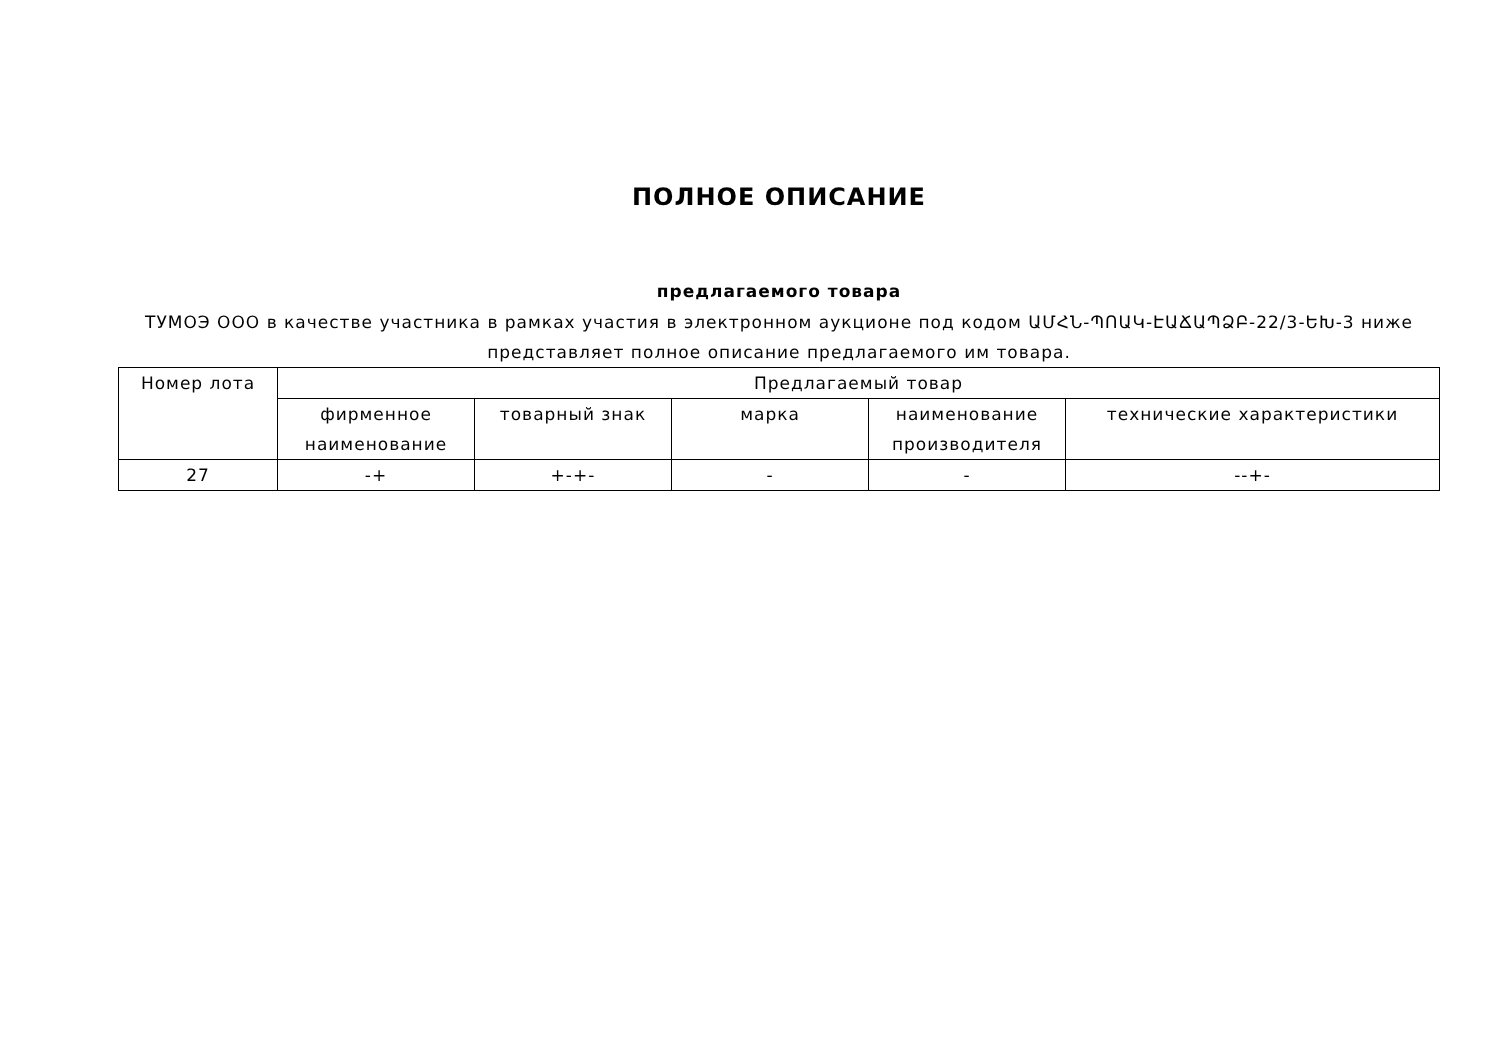ПОЛНОЕ ОПИСАНИЕ
предлагаемого товара
ТУМОЭ ООО в качестве участника в рамках участия в электронном аукционе под кодом ԱՄՀՆ-ՊՈԱԿ-ԷԱՃԱՊՁԲ-22/3-ԵԽ-3 ниже представляет полное описание предлагаемого им товара.
| Номер лота | Предлагаемый товар | | | | |
| --- | --- | --- | --- | --- | --- |
| | фирменное наименование | товарный знак | марка | наименование производителя | технические характеристики |
| 27 | -+ | +-+- | - | - | --+- |